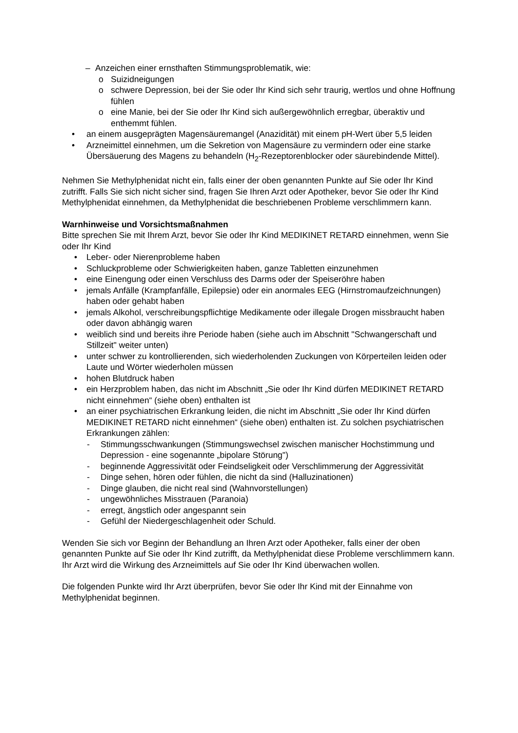– Anzeichen einer ernsthaften Stimmungsproblematik, wie:
o Suizidneigungen
o schwere Depression, bei der Sie oder Ihr Kind sich sehr traurig, wertlos und ohne Hoffnung fühlen
o eine Manie, bei der Sie oder Ihr Kind sich außergewöhnlich erregbar, überaktiv und enthemmt fühlen.
• an einem ausgeprägten Magensäuremangel (Anazidität) mit einem pH-Wert über 5,5 leiden
• Arzneimittel einnehmen, um die Sekretion von Magensäure zu vermindern oder eine starke Übersäuerung des Magens zu behandeln (H<sub>2</sub>-Rezeptorenblocker oder säurebindende Mittel).
Nehmen Sie Methylphenidat nicht ein, falls einer der oben genannten Punkte auf Sie oder Ihr Kind zutrifft. Falls Sie sich nicht sicher sind, fragen Sie Ihren Arzt oder Apotheker, bevor Sie oder Ihr Kind Methylphenidat einnehmen, da Methylphenidat die beschriebenen Probleme verschlimmern kann.
Warnhinweise und Vorsichtsmaßnahmen
Bitte sprechen Sie mit Ihrem Arzt, bevor Sie oder Ihr Kind MEDIKINET RETARD einnehmen, wenn Sie oder Ihr Kind
• Leber- oder Nierenprobleme haben
• Schluckprobleme oder Schwierigkeiten haben, ganze Tabletten einzunehmen
• eine Einengung oder einen Verschluss des Darms oder der Speiseröhre haben
• jemals Anfälle (Krampfanfälle, Epilepsie) oder ein anormales EEG (Hirnstromaufzeichnungen) haben oder gehabt haben
• jemals Alkohol, verschreibungspflichtige Medikamente oder illegale Drogen missbraucht haben oder davon abhängig waren
• weiblich sind und bereits ihre Periode haben (siehe auch im Abschnitt "Schwangerschaft und Stillzeit" weiter unten)
• unter schwer zu kontrollierenden, sich wiederholenden Zuckungen von Körperteilen leiden oder Laute und Wörter wiederholen müssen
• hohen Blutdruck haben
• ein Herzproblem haben, das nicht im Abschnitt „Sie oder Ihr Kind dürfen MEDIKINET RETARD nicht einnehmen“ (siehe oben) enthalten ist
• an einer psychiatrischen Erkrankung leiden, die nicht im Abschnitt „Sie oder Ihr Kind dürfen MEDIKINET RETARD nicht einnehmen“ (siehe oben) enthalten ist. Zu solchen psychiatrischen Erkrankungen zählen:
- Stimmungsschwankungen (Stimmungswechsel zwischen manischer Hochstimmung und Depression - eine sogenannte „bipolare Störung")
- beginnende Aggressivität oder Feindseligkeit oder Verschlimmerung der Aggressivität
- Dinge sehen, hören oder fühlen, die nicht da sind (Halluzinationen)
- Dinge glauben, die nicht real sind (Wahnvorstellungen)
- ungewöhnliches Misstrauen (Paranoia)
- erregt, ängstlich oder angespannt sein
- Gefühl der Niedergeschlagenheit oder Schuld.
Wenden Sie sich vor Beginn der Behandlung an Ihren Arzt oder Apotheker, falls einer der oben genannten Punkte auf Sie oder Ihr Kind zutrifft, da Methylphenidat diese Probleme verschlimmern kann. Ihr Arzt wird die Wirkung des Arzneimittels auf Sie oder Ihr Kind überwachen wollen.
Die folgenden Punkte wird Ihr Arzt überprüfen, bevor Sie oder Ihr Kind mit der Einnahme von Methylphenidat beginnen.